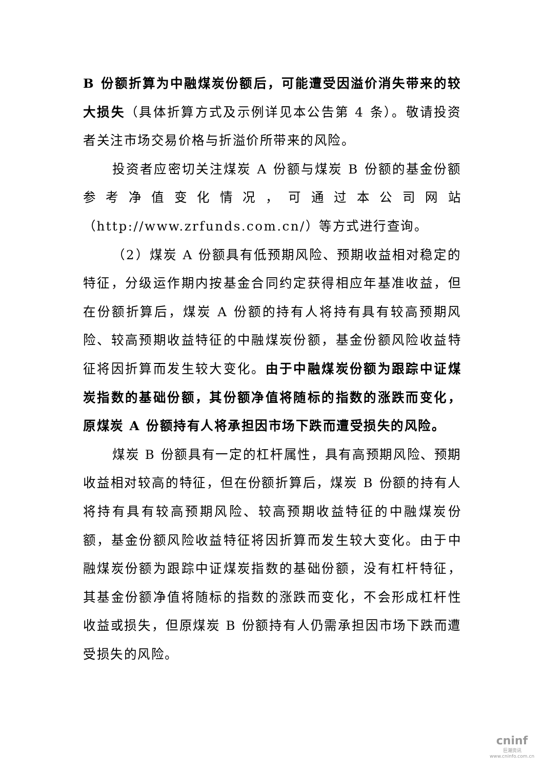B 份额折算为中融煤炭份额后，可能遭受因溢价消失带来的较大损失（具体折算方式及示例详见本公告第 4 条）。敬请投资者关注市场交易价格与折溢价所带来的风险。
投资者应密切关注煤炭 A 份额与煤炭 B 份额的基金份额参考净值变化情况，可通过本公司网站（http://www.zrfunds.com.cn/）等方式进行查询。
（2）煤炭 A 份额具有低预期风险、预期收益相对稳定的特征，分级运作期内按基金合同约定获得相应年基准收益，但在份额折算后，煤炭 A 份额的持有人将持有具有较高预期风险、较高预期收益特征的中融煤炭份额，基金份额风险收益特征将因折算而发生较大变化。由于中融煤炭份额为跟踪中证煤炭指数的基础份额，其份额净值将随标的指数的涨跌而变化，原煤炭 A 份额持有人将承担因市场下跌而遭受损失的风险。
煤炭 B 份额具有一定的杠杆属性，具有高预期风险、预期收益相对较高的特征，但在份额折算后，煤炭 B 份额的持有人将持有具有较高预期风险、较高预期收益特征的中融煤炭份额，基金份额风险收益特征将因折算而发生较大变化。由于中融煤炭份额为跟踪中证煤炭指数的基础份额，没有杠杆特征，其基金份额净值将随标的指数的涨跌而变化，不会形成杠杆性收益或损失，但原煤炭 B 份额持有人仍需承担因市场下跌而遭受损失的风险。
cninf
巨潮资讯
www.cninfo.com.cn